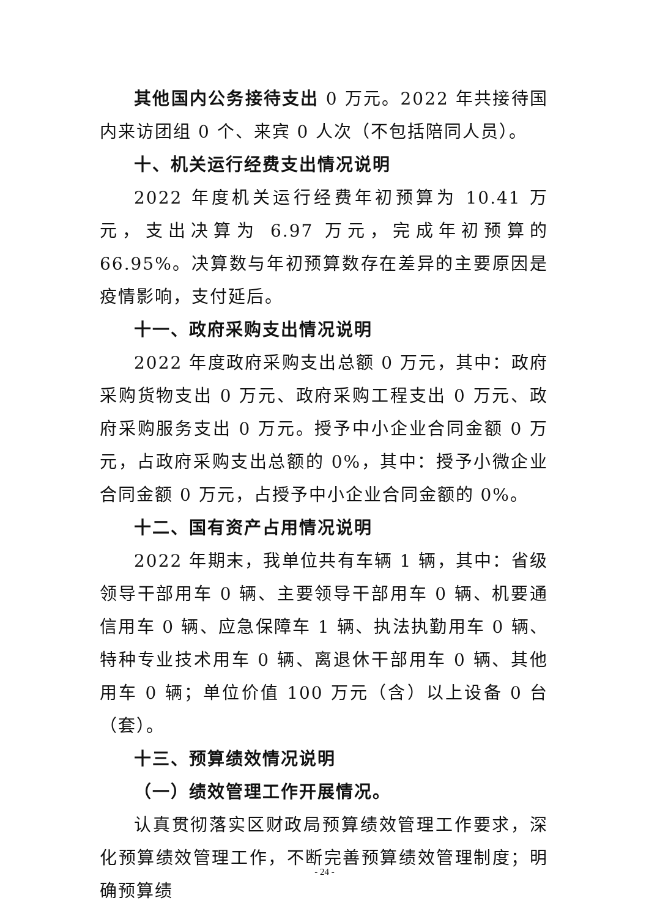其他国内公务接待支出 0 万元。2022 年共接待国内来访团组 0 个、来宾 0 人次（不包括陪同人员）。
十、机关运行经费支出情况说明
2022 年度机关运行经费年初预算为 10.41 万元，支出决算为 6.97 万元，完成年初预算的 66.95%。决算数与年初预算数存在差异的主要原因是疫情影响，支付延后。
十一、政府采购支出情况说明
2022 年度政府采购支出总额 0 万元，其中：政府采购货物支出 0 万元、政府采购工程支出 0 万元、政府采购服务支出 0 万元。授予中小企业合同金额 0 万元，占政府采购支出总额的 0%，其中：授予小微企业合同金额 0 万元，占授予中小企业合同金额的 0%。
十二、国有资产占用情况说明
2022 年期末，我单位共有车辆 1 辆，其中：省级领导干部用车 0 辆、主要领导干部用车 0 辆、机要通信用车 0 辆、应急保障车 1 辆、执法执勤用车 0 辆、特种专业技术用车 0 辆、离退休干部用车 0 辆、其他用车 0 辆；单位价值 100 万元（含）以上设备 0 台（套）。
十三、预算绩效情况说明
（一）绩效管理工作开展情况。
认真贯彻落实区财政局预算绩效管理工作要求，深化预算绩效管理工作，不断完善预算绩效管理制度；明确预算绩
- 24 -